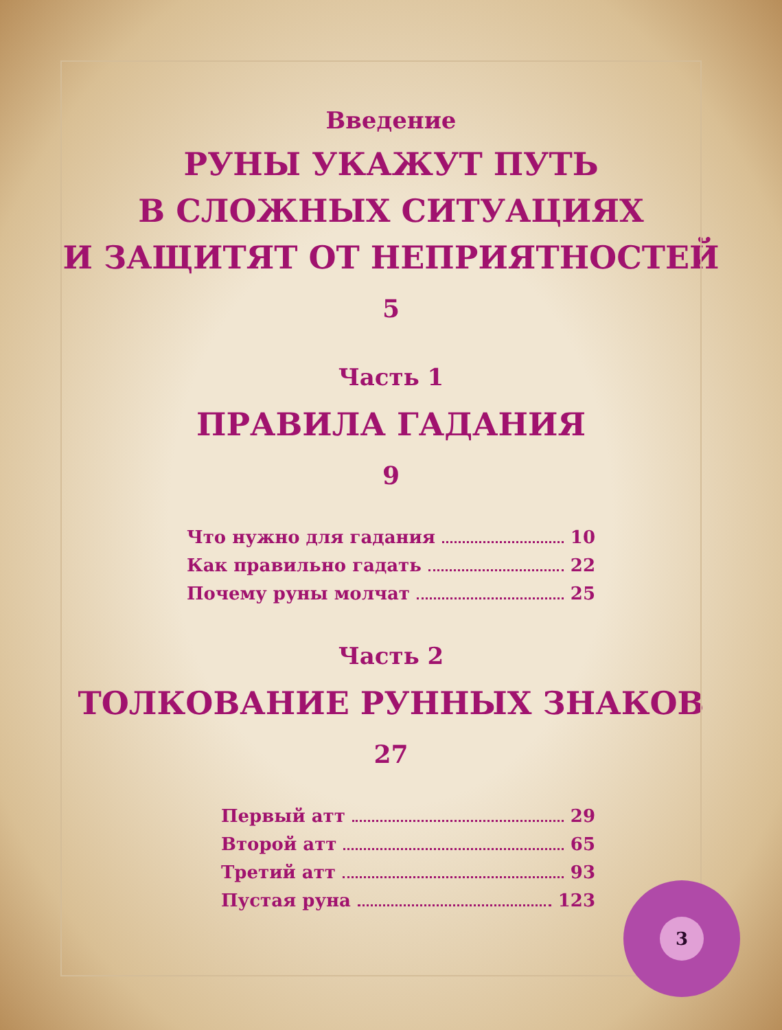Введение
РУНЫ УКАЖУТ ПУТЬ
В СЛОЖНЫХ СИТУАЦИЯХ
И ЗАЩИТЯТ ОТ НЕПРИЯТНОСТЕЙ
5
Часть 1
ПРАВИЛА ГАДАНИЯ
9
Что нужно для гадания 10
Как правильно гадать 22
Почему руны молчат 25
Часть 2
ТОЛКОВАНИЕ РУННЫХ ЗНАКОВ
27
Первый атт 29
Второй атт 65
Третий атт 93
Пустая руна 123
3